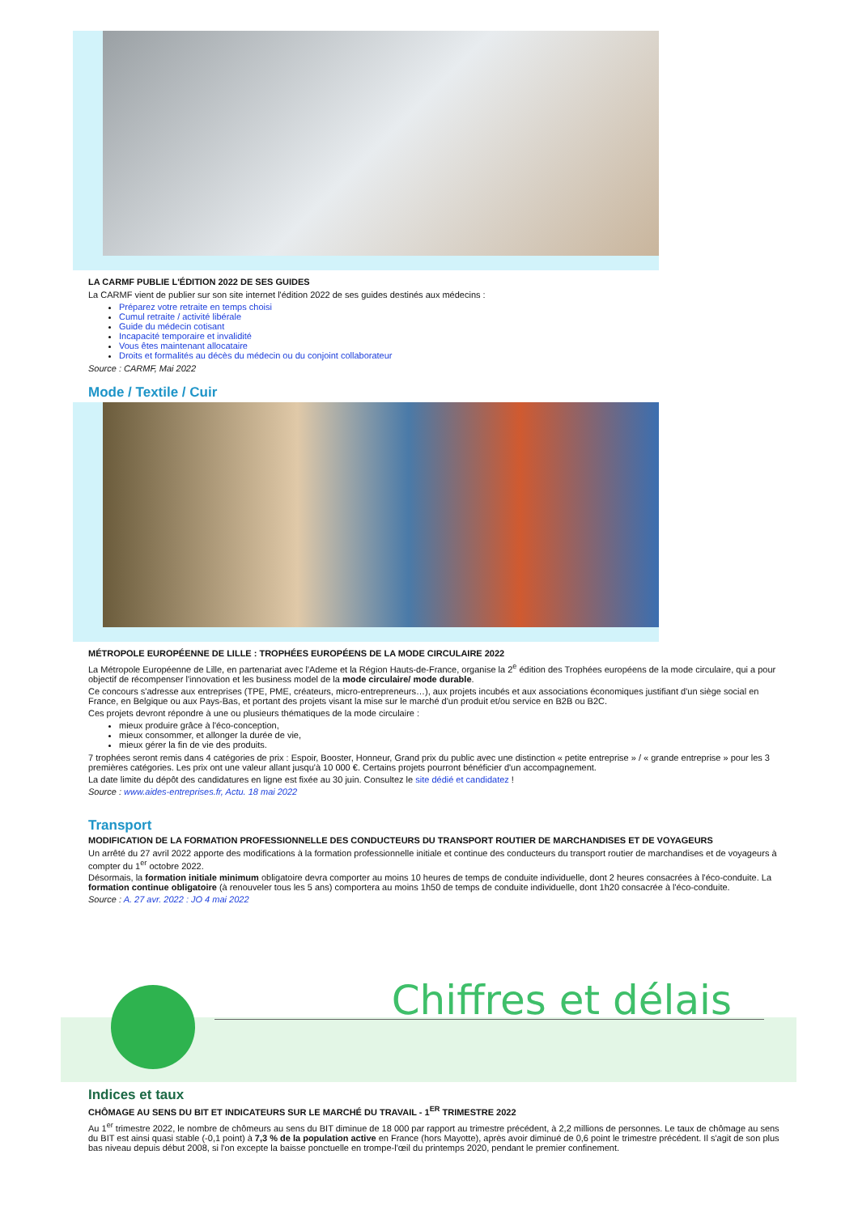LA CARMF PUBLIE L'ÉDITION 2022 DE SES GUIDES
La CARMF vient de publier sur son site internet l'édition 2022 de ses guides destinés aux médecins :
Préparez votre retraite en temps choisi
Cumul retraite / activité libérale
Guide du médecin cotisant
Incapacité temporaire et invalidité
Vous êtes maintenant allocataire
Droits et formalités au décès du médecin ou du conjoint collaborateur
Source : CARMF, Mai 2022
Mode / Textile / Cuir
MÉTROPOLE EUROPÉENNE DE LILLE : TROPHÉES EUROPÉENS DE LA MODE CIRCULAIRE 2022
La Métropole Européenne de Lille, en partenariat avec l'Ademe et la Région Hauts-de-France, organise la 2<sup>e</sup> édition des Trophées européens de la mode circulaire, qui a pour objectif de récompenser l'innovation et les business model de la mode circulaire/ mode durable.
Ce concours s'adresse aux entreprises (TPE, PME, créateurs, micro-entrepreneurs…), aux projets incubés et aux associations économiques justifiant d'un siège social en France, en Belgique ou aux Pays-Bas, et portant des projets visant la mise sur le marché d'un produit et/ou service en B2B ou B2C.
Ces projets devront répondre à une ou plusieurs thématiques de la mode circulaire :
mieux produire grâce à l'éco-conception,
mieux consommer, et allonger la durée de vie,
mieux gérer la fin de vie des produits.
7 trophées seront remis dans 4 catégories de prix : Espoir, Booster, Honneur, Grand prix du public avec une distinction « petite entreprise » / « grande entreprise » pour les 3 premières catégories. Les prix ont une valeur allant jusqu'à 10 000 €. Certains projets pourront bénéficier d'un accompagnement.
La date limite du dépôt des candidatures en ligne est fixée au 30 juin. Consultez le site dédié et candidatez !
Source : www.aides-entreprises.fr, Actu. 18 mai 2022
Transport
MODIFICATION DE LA FORMATION PROFESSIONNELLE DES CONDUCTEURS DU TRANSPORT ROUTIER DE MARCHANDISES ET DE VOYAGEURS
Un arrêté du 27 avril 2022 apporte des modifications à la formation professionnelle initiale et continue des conducteurs du transport routier de marchandises et de voyageurs à compter du 1<sup>er</sup> octobre 2022.
Désormais, la formation initiale minimum obligatoire devra comporter au moins 10 heures de temps de conduite individuelle, dont 2 heures consacrées à l'éco-conduite. La formation continue obligatoire (à renouveler tous les 5 ans) comportera au moins 1h50 de temps de conduite individuelle, dont 1h20 consacrée à l'éco-conduite.
Source : A. 27 avr. 2022 : JO 4 mai 2022
Chiffres et délais
Indices et taux
CHÔMAGE AU SENS DU BIT ET INDICATEURS SUR LE MARCHÉ DU TRAVAIL - 1<sup>ER</sup> TRIMESTRE 2022
Au 1<sup>er</sup> trimestre 2022, le nombre de chômeurs au sens du BIT diminue de 18 000 par rapport au trimestre précédent, à 2,2 millions de personnes. Le taux de chômage au sens du BIT est ainsi quasi stable (-0,1 point) à 7,3 % de la population active en France (hors Mayotte), après avoir diminué de 0,6 point le trimestre précédent. Il s'agit de son plus bas niveau depuis début 2008, si l'on excepte la baisse ponctuelle en trompe-l'œil du printemps 2020, pendant le premier confinement.